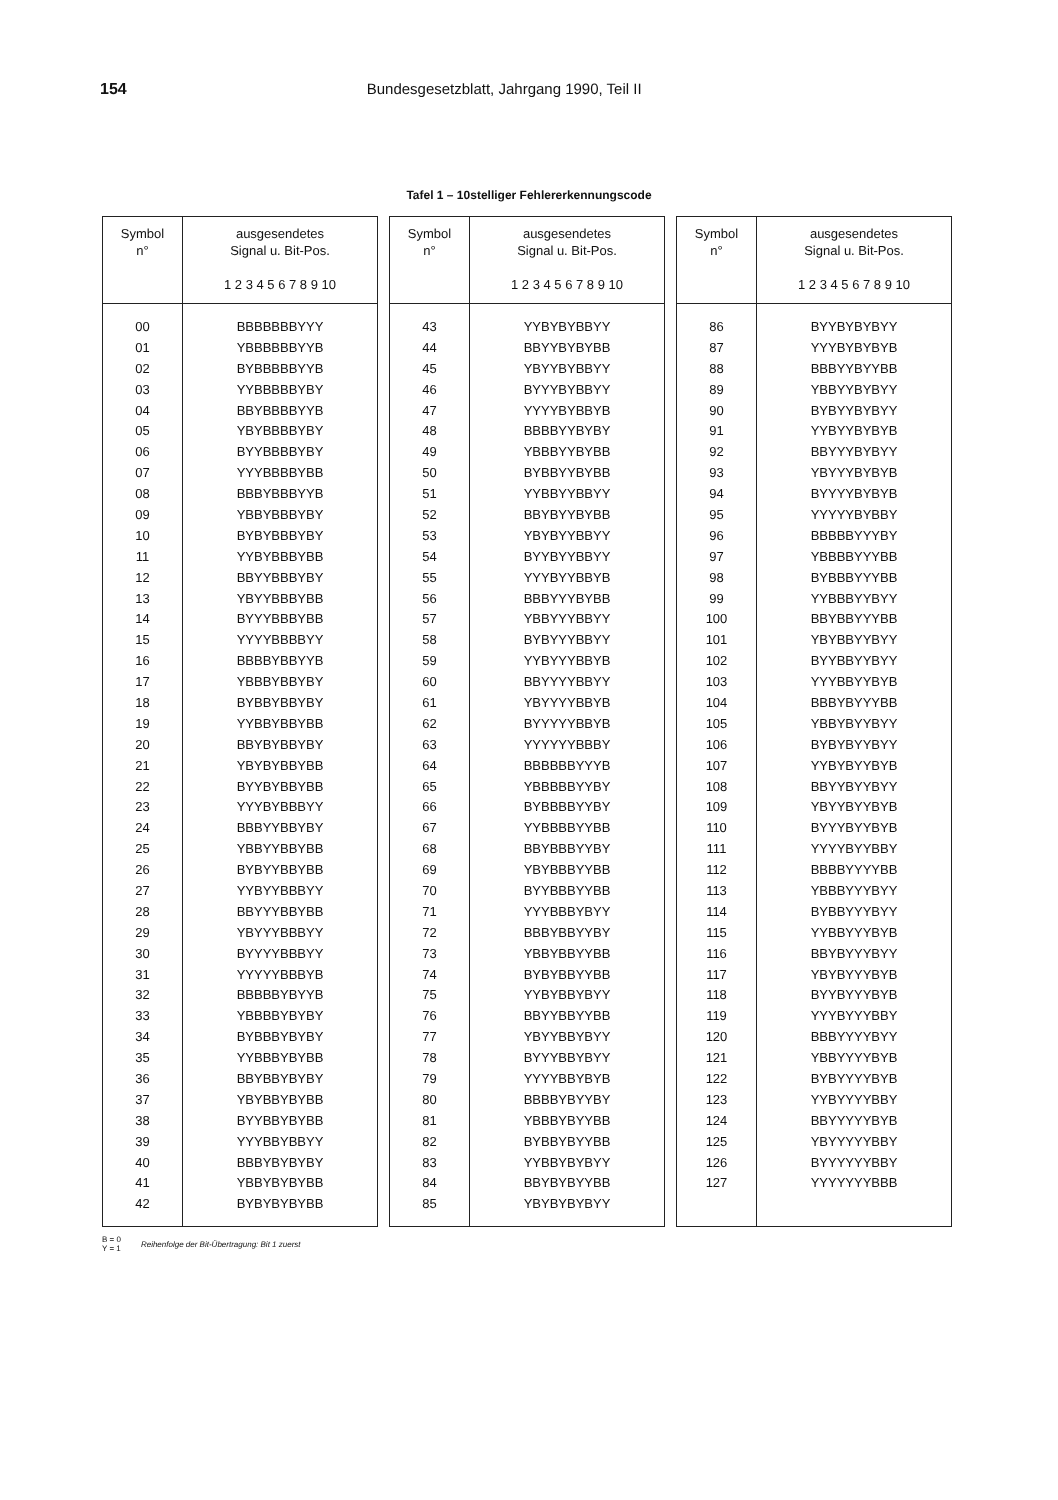154 Bundesgesetzblatt, Jahrgang 1990, Teil II
Tafel 1 – 10stelliger Fehlererkennungscode
| Symbol n° | ausgesendetes Signal u. Bit-Pos. 1 2 3 4 5 6 7 8 9 10 |
| --- | --- |
| 00 | BBBBBBBYYY |
| 01 | YBBBBBBYYB |
| 02 | BYBBBBBYYB |
| 03 | YYBBBBBYBY |
| 04 | BBYBBBBYYB |
| 05 | YBYBBBBYBY |
| 06 | BYYBBBBYBY |
| 07 | YYYBBBBYBB |
| 08 | BBBYBBBYYB |
| 09 | YBBYBBBYBY |
| 10 | BYBYBBBYBY |
| 11 | YYBYBBBYBB |
| 12 | BBYYBBBYBY |
| 13 | YBYYBBBYBB |
| 14 | BYYYBBBYBB |
| 15 | YYYYBBBBYY |
| 16 | BBBBYBBYYB |
| 17 | YBBBYBBYBY |
| 18 | BYBBYBBYBY |
| 19 | YYBBYBBYBB |
| 20 | BBYBYBBYBY |
| 21 | YBYBYBBYBB |
| 22 | BYYBYBBYBB |
| 23 | YYYBYBBBYY |
| 24 | BBBYYBBYBY |
| 25 | YBBYYBBYBB |
| 26 | BYBYYBBYBB |
| 27 | YYBYYBBBYY |
| 28 | BBYYYBBYBB |
| 29 | YBYYYBBBYY |
| 30 | BYYYYBBBYY |
| 31 | YYYYYBBBYB |
| 32 | BBBBBYBYYB |
| 33 | YBBBBYBYBY |
| 34 | BYBBBYBYBY |
| 35 | YYBBBYBYBB |
| 36 | BBYBBYBYBY |
| 37 | YBYBBYBYBB |
| 38 | BYYBBYBYBB |
| 39 | YYYBBYBBYY |
| 40 | BBBYBYBYBY |
| 41 | YBBYBYBYBB |
| 42 | BYBYBYBYBB |
| Symbol n° | ausgesendetes Signal u. Bit-Pos. 1 2 3 4 5 6 7 8 9 10 |
| --- | --- |
| 43 | YYBYBYBBYY |
| 44 | BBYYBYBYBB |
| 45 | YBYYBYBBYY |
| 46 | BYYYBYBBYY |
| 47 | YYYYBYBBYB |
| 48 | BBBBYYBYBY |
| 49 | YBBBYYBYBB |
| 50 | BYBBYYBYBB |
| 51 | YYBBYYBBYY |
| 52 | BBYBYYBYBB |
| 53 | YBYBYYBBYY |
| 54 | BYYBYYBBYY |
| 55 | YYYBYYBBYB |
| 56 | BBBYYYBYBB |
| 57 | YBBYYYBBYY |
| 58 | BYBYYYBBYY |
| 59 | YYBYYYBBYB |
| 60 | BBYYYYBBYY |
| 61 | YBYYYYBBYB |
| 62 | BYYYYYBBYB |
| 63 | YYYYYYBBBY |
| 64 | BBBBBBYYYB |
| 65 | YBBBBBYYBY |
| 66 | BYBBBBYYBY |
| 67 | YYBBBBYYBB |
| 68 | BBYBBBYYBY |
| 69 | YBYBBBYYBB |
| 70 | BYYBBBYYBB |
| 71 | YYYBBBYBYY |
| 72 | BBBYBBYYBY |
| 73 | YBBYBBYYBB |
| 74 | BYBYBBYYBB |
| 75 | YYBYBBYBYY |
| 76 | BBYYBBYYBB |
| 77 | YBYYBBYBYY |
| 78 | BYYYBBYBYY |
| 79 | YYYYBBYBYB |
| 80 | BBBBYBYYBY |
| 81 | YBBBYBYYBB |
| 82 | BYBBYBYYBB |
| 83 | YYBBYBYBYY |
| 84 | BBYBYBYYBB |
| 85 | YBYBYBYBYY |
| Symbol n° | ausgesendetes Signal u. Bit-Pos. 1 2 3 4 5 6 7 8 9 10 |
| --- | --- |
| 86 | BYYBYBYBYY |
| 87 | YYYBYBYBYB |
| 88 | BBBYYBYYBB |
| 89 | YBBYYBYBYY |
| 90 | BYBYYBYBYY |
| 91 | YYBYYBYBYB |
| 92 | BBYYYBYBYY |
| 93 | YBYYYBYBYB |
| 94 | BYYYYBYBYB |
| 95 | YYYYYBYBBY |
| 96 | BBBBBYYYBY |
| 97 | YBBBBYYYBB |
| 98 | BYBBBYYYBB |
| 99 | YYBBBYYBYY |
| 100 | BBYBBYYYBB |
| 101 | YBYBBYYBYY |
| 102 | BYYBBYYBYY |
| 103 | YYYBBYYBYB |
| 104 | BBBYBYYYBB |
| 105 | YBBYBYYBYY |
| 106 | BYBYBYYBYY |
| 107 | YYBYBYYBYB |
| 108 | BBYYBYYBYY |
| 109 | YBYYBYYBYB |
| 110 | BYYYBYYBYB |
| 111 | YYYYBYYBBY |
| 112 | BBBBYYYYBB |
| 113 | YBBBYYYBYY |
| 114 | BYBBYYYBYY |
| 115 | YYBBYYYBYB |
| 116 | BBYBYYYBYY |
| 117 | YBYBYYYBYB |
| 118 | BYYBYYYBYB |
| 119 | YYYBYYYBBY |
| 120 | BBBYYYYBYY |
| 121 | YBBYYYYBYB |
| 122 | BYBYYYYBYB |
| 123 | YYBYYYYBBY |
| 124 | BBYYYYYBYB |
| 125 | YBYYYYYBBY |
| 126 | BYYYYYYBBY |
| 127 | YYYYYYYBBB |
B = 0
Y = 1
Reihenfolge der Bit-Übertragung: Bit 1 zuerst